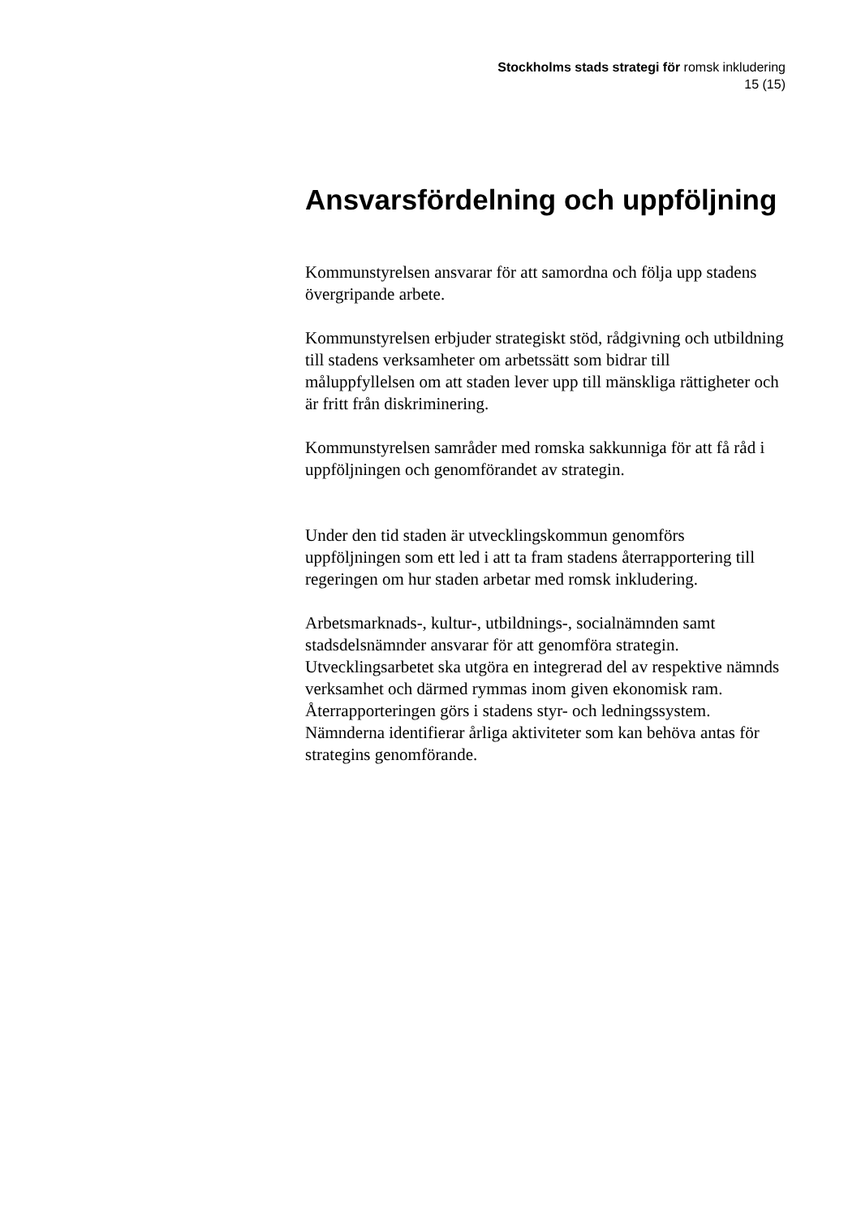Stockholms stads strategi för romsk inkludering
15 (15)
Ansvarsfördelning och uppföljning
Kommunstyrelsen ansvarar för att samordna och följa upp stadens övergripande arbete.
Kommunstyrelsen erbjuder strategiskt stöd, rådgivning och utbildning till stadens verksamheter om arbetssätt som bidrar till måluppfyllelsen om att staden lever upp till mänskliga rättigheter och är fritt från diskriminering.
Kommunstyrelsen samråder med romska sakkunniga för att få råd i uppföljningen och genomförandet av strategin.
Under den tid staden är utvecklingskommun genomförs uppföljningen som ett led i att ta fram stadens återrapportering till regeringen om hur staden arbetar med romsk inkludering.
Arbetsmarknads-, kultur-, utbildnings-, socialnämnden samt stadsdelsnämnder ansvarar för att genomföra strategin. Utvecklingsarbetet ska utgöra en integrerad del av respektive nämnds verksamhet och därmed rymmas inom given ekonomisk ram. Återrapporteringen görs i stadens styr- och ledningssystem. Nämnderna identifierar årliga aktiviteter som kan behöva antas för strategins genomförande.